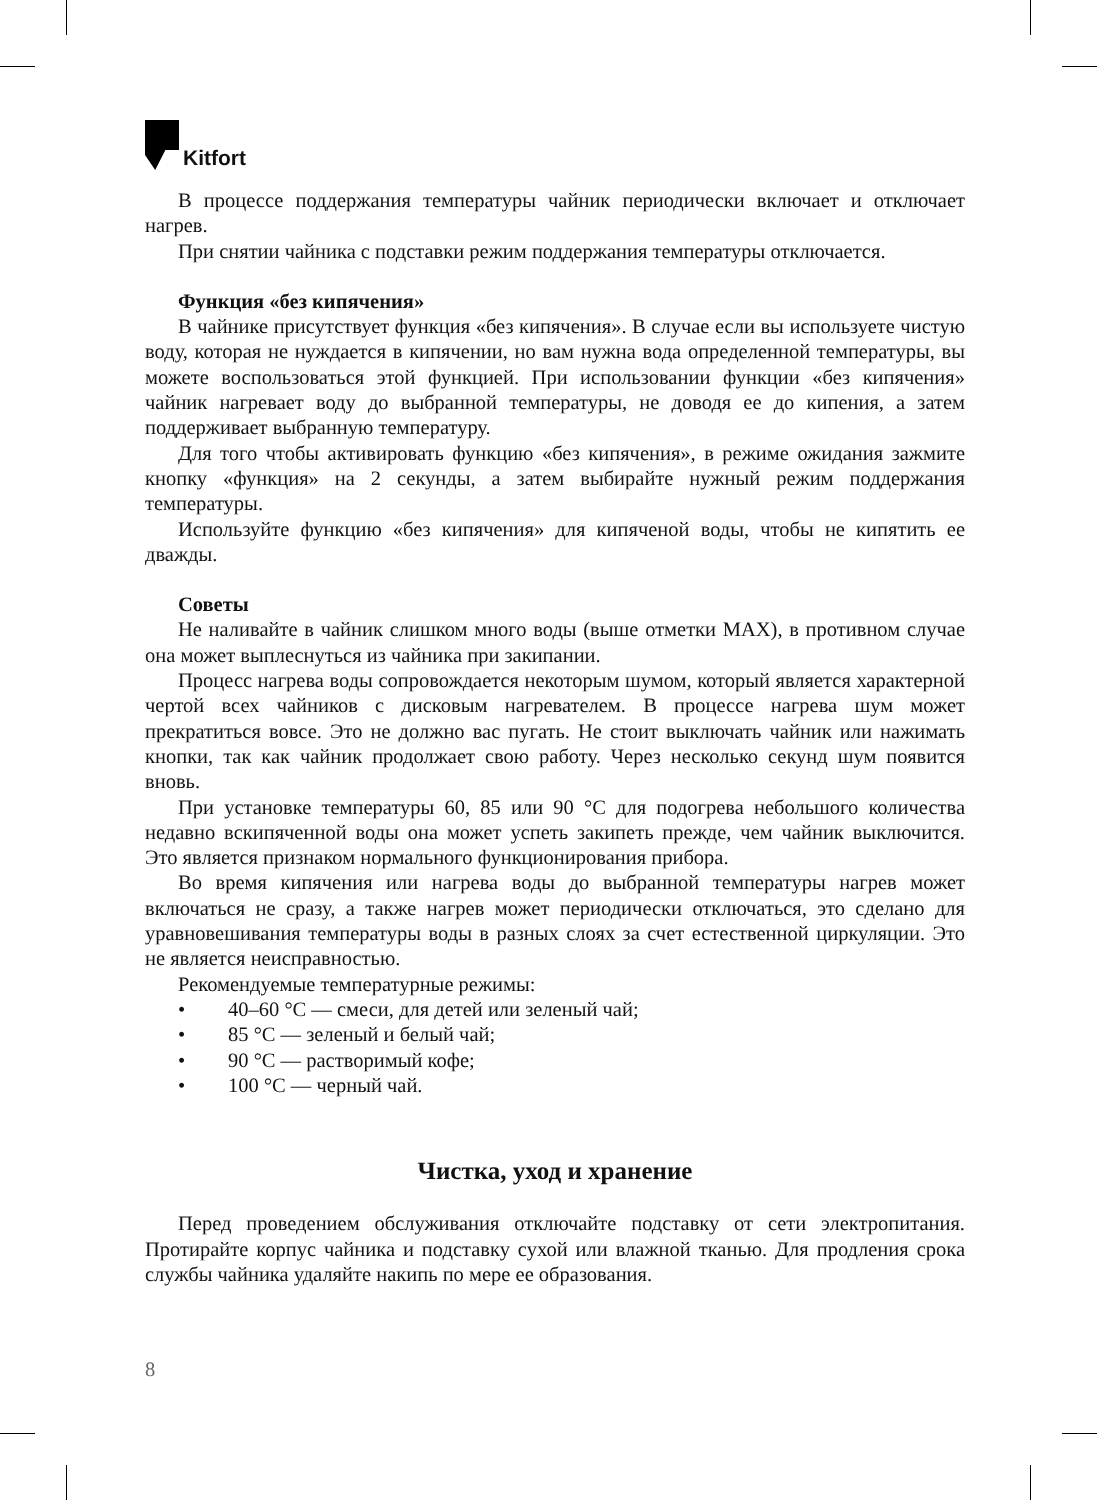Kitfort
В процессе поддержания температуры чайник периодически включает и отключает нагрев.
При снятии чайника с подставки режим поддержания температуры отключается.
Функция «без кипячения»
В чайнике присутствует функция «без кипячения». В случае если вы используете чистую воду, которая не нуждается в кипячении, но вам нужна вода определенной температуры, вы можете воспользоваться этой функцией. При использовании функции «без кипячения» чайник нагревает воду до выбранной температуры, не доводя ее до кипения, а затем поддерживает выбранную температуру.
Для того чтобы активировать функцию «без кипячения», в режиме ожидания зажмите кнопку «функция» на 2 секунды, а затем выбирайте нужный режим поддержания температуры.
Используйте функцию «без кипячения» для кипяченой воды, чтобы не кипятить ее дважды.
Советы
Не наливайте в чайник слишком много воды (выше отметки MAX), в противном случае она может выплеснуться из чайника при закипании.
Процесс нагрева воды сопровождается некоторым шумом, который является характерной чертой всех чайников с дисковым нагревателем. В процессе нагрева шум может прекратиться вовсе. Это не должно вас пугать. Не стоит выключать чайник или нажимать кнопки, так как чайник продолжает свою работу. Через несколько секунд шум появится вновь.
При установке температуры 60, 85 или 90 °C для подогрева небольшого количества недавно вскипяченной воды она может успеть закипеть прежде, чем чайник выключится. Это является признаком нормального функционирования прибора.
Во время кипячения или нагрева воды до выбранной температуры нагрев может включаться не сразу, а также нагрев может периодически отключаться, это сделано для уравновешивания температуры воды в разных слоях за счет естественной циркуляции. Это не является неисправностью.
Рекомендуемые температурные режимы:
• 40–60 °C — смеси, для детей или зеленый чай;
• 85 °C — зеленый и белый чай;
• 90 °C — растворимый кофе;
• 100 °C — черный чай.
Чистка, уход и хранение
Перед проведением обслуживания отключайте подставку от сети электропитания. Протирайте корпус чайника и подставку сухой или влажной тканью. Для продления срока службы чайника удаляйте накипь по мере ее образования.
8